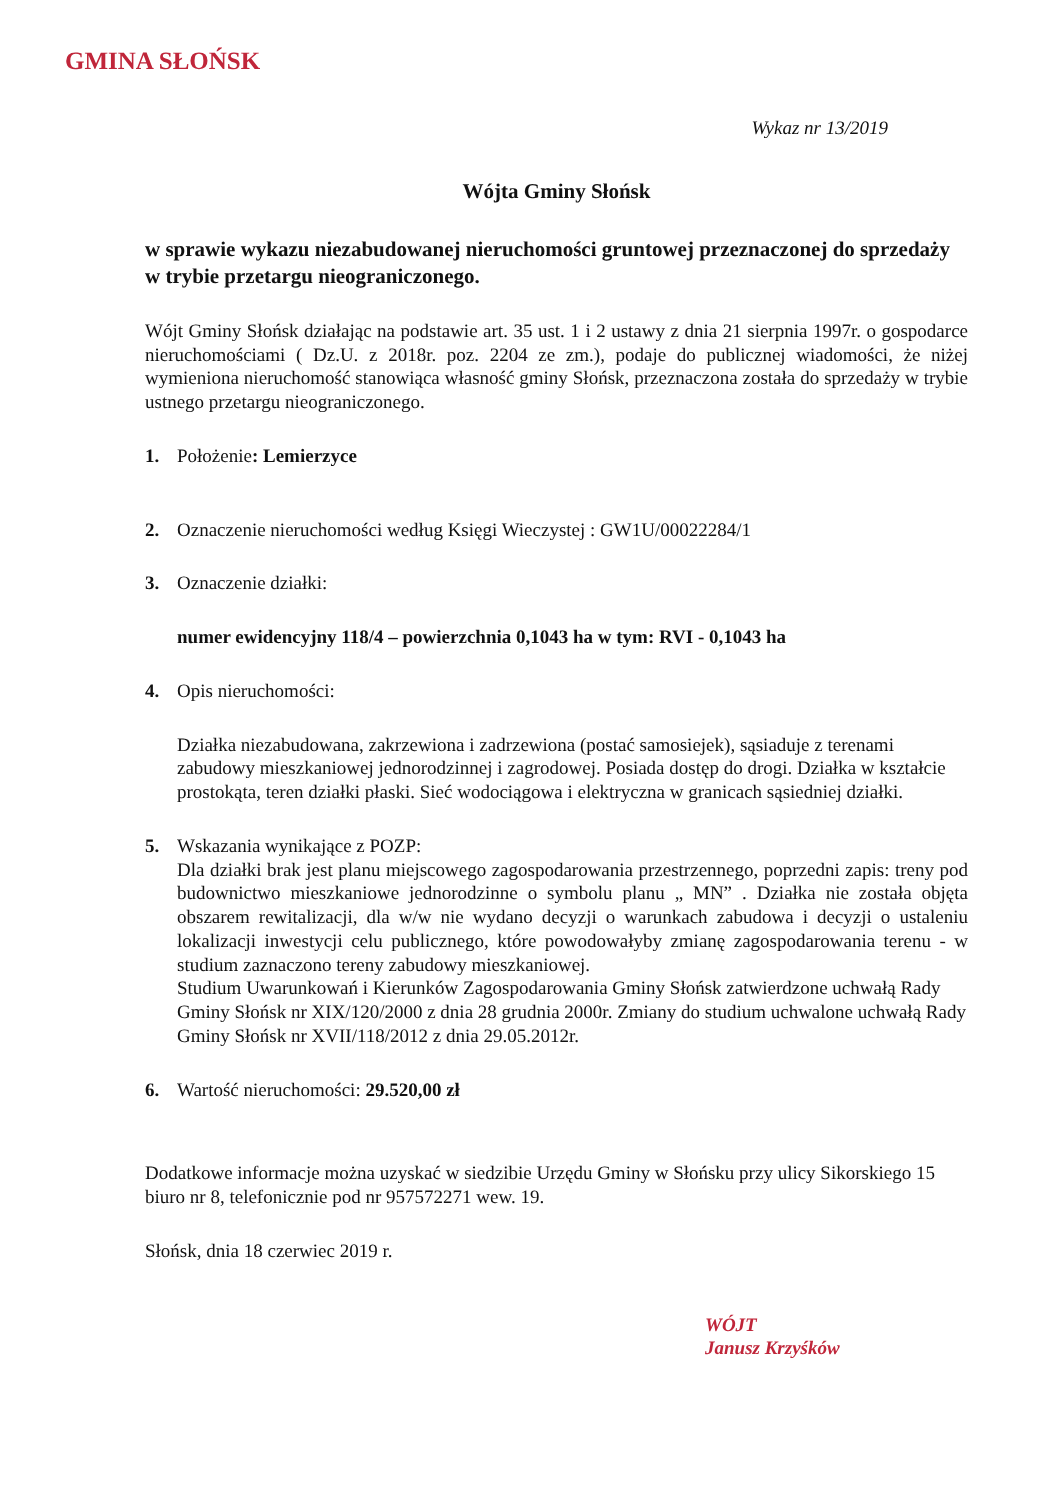GMINA SŁOŃSK
Wykaz nr 13/2019
Wójta Gminy Słońsk
w sprawie wykazu niezabudowanej nieruchomości gruntowej przeznaczonej do sprzedaży w trybie przetargu nieograniczonego.
Wójt Gminy Słońsk działając na podstawie art. 35 ust. 1 i 2 ustawy z dnia 21 sierpnia 1997r. o gospodarce nieruchomościami ( Dz.U. z 2018r. poz. 2204 ze zm.), podaje do publicznej wiadomości, że niżej wymieniona nieruchomość stanowiąca własność gminy Słońsk, przeznaczona została do sprzedaży w trybie ustnego przetargu nieograniczonego.
1. Położenie: Lemierzyce
2. Oznaczenie nieruchomości według Księgi Wieczystej : GW1U/00022284/1
3. Oznaczenie działki:
numer ewidencyjny 118/4 – powierzchnia 0,1043 ha w tym: RVI - 0,1043 ha
4. Opis nieruchomości:
Działka niezabudowana, zakrzewiona i zadrzewiona (postać samosiejek), sąsiaduje z terenami zabudowy mieszkaniowej jednorodzinnej i zagrodowej. Posiada dostęp do drogi. Działka w kształcie prostokąta, teren działki płaski. Sieć wodociągowa i elektryczna w granicach sąsiedniej działki.
5. Wskazania wynikające z POZP:
Dla działki brak jest planu miejscowego zagospodarowania przestrzennego, poprzedni zapis: treny pod budownictwo mieszkaniowe jednorodzinne o symbolu planu „ MN” . Działka nie została objęta obszarem rewitalizacji, dla w/w nie wydano decyzji o warunkach zabudowa i decyzji o ustaleniu lokalizacji inwestycji celu publicznego, które powodowałyby zmianę zagospodarowania terenu - w studium zaznaczono tereny zabudowy mieszkaniowej.
Studium Uwarunkowań i Kierunków Zagospodarowania Gminy Słońsk zatwierdzone uchwałą Rady Gminy Słońsk nr XIX/120/2000 z dnia 28 grudnia 2000r. Zmiany do studium uchwalone uchwałą Rady Gminy Słońsk nr XVII/118/2012 z dnia 29.05.2012r.
6. Wartość nieruchomości: 29.520,00 zł
Dodatkowe informacje można uzyskać w siedzibie Urzędu Gminy w Słońsku przy ulicy Sikorskiego 15 biuro nr 8, telefonicznie pod nr 957572271 wew. 19.
Słońsk, dnia 18 czerwiec 2019 r.
WÓJT
Janusz Krzyśków